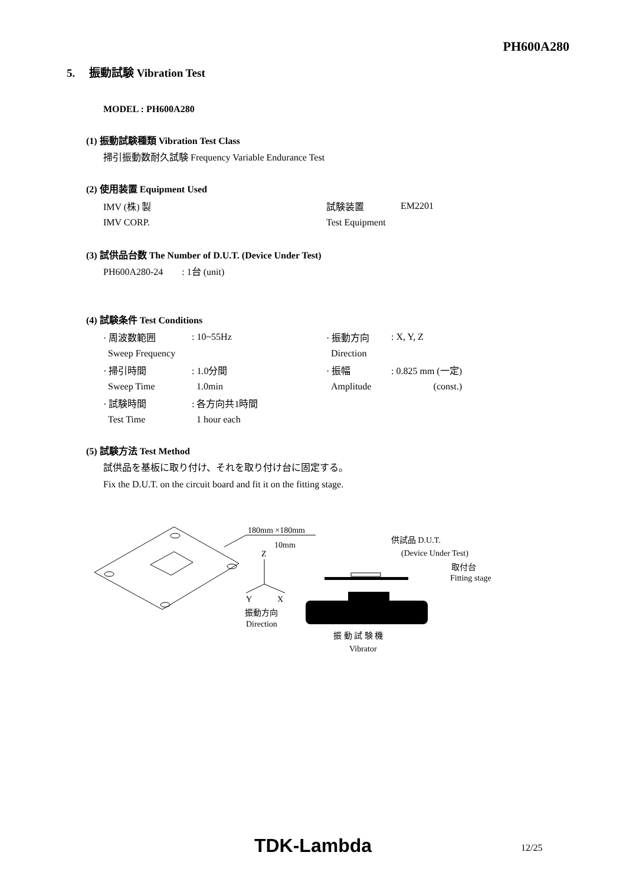PH600A280
5. 振動試験 Vibration Test
MODEL : PH600A280
(1) 振動試験種類 Vibration Test Class
掃引振動数耐久試験 Frequency Variable Endurance Test
(2) 使用装置 Equipment Used
| IMV (株) 製 | 試験装置 | EM2201 |
| IMV CORP. | Test Equipment | |
(3) 試供品台数 The Number of D.U.T. (Device Under Test)
PH600A280-24 : 1台 (unit)
(4) 試験条件 Test Conditions
| · 周波数範囲 | : 10~55Hz | · 振動方向 | : X, Y, Z |
| Sweep Frequency | | Direction | |
| · 掃引時間 | : 1.0分間 | · 振幅 | : 0.825 mm (一定) |
| Sweep Time | 1.0min | Amplitude | (const.) |
| · 試験時間 | : 各方向共1時間 | | |
| Test Time | 1 hour each | | |
(5) 試験方法 Test Method
試供品を基板に取り付け、それを取り付け台に固定する。
Fix the D.U.T. on the circuit board and fit it on the fitting stage.
180mm ×180mm
10mm
Z
Y
X
振動方向
Direction
供試品 D.U.T.
(Device Under Test)
取付台
Fitting stage
振 動 試 験 機
Vibrator
TDK-Lambda 12/25